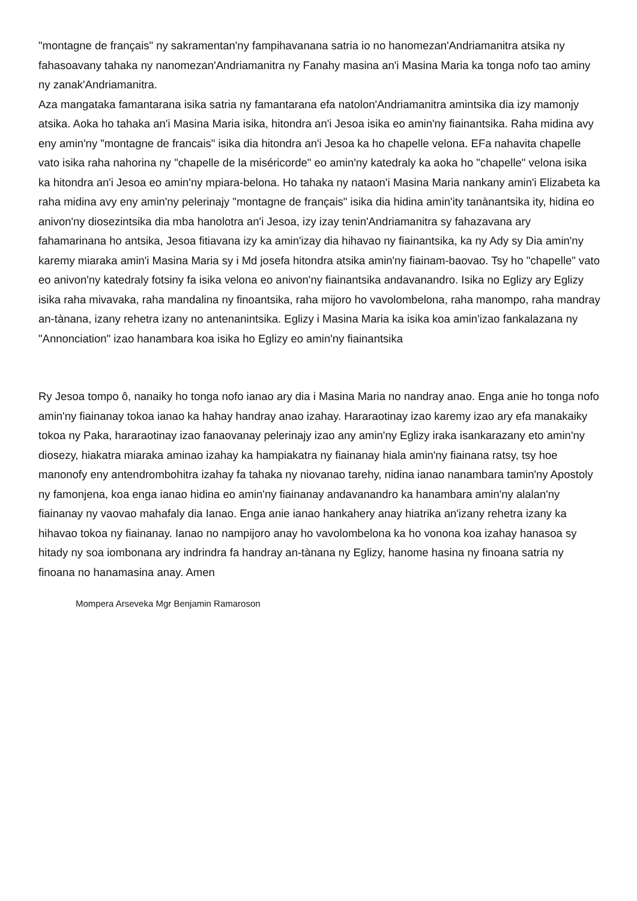"montagne de français" ny sakramentan'ny fampihavanana satria io no hanomezan'Andriamanitra atsika ny fahasoavany tahaka ny nanomezan'Andriamanitra ny Fanahy masina an'i Masina Maria ka tonga nofo tao aminy ny zanak'Andriamanitra.
Aza mangataka famantarana isika satria ny famantarana efa natolon'Andriamanitra amintsika dia izy mamonjy atsika. Aoka ho tahaka an'i Masina Maria isika, hitondra an'i Jesoa isika eo amin'ny fiainantsika. Raha midina avy eny amin'ny "montagne de francais" isika dia hitondra an'i Jesoa ka ho chapelle velona. EFa nahavita chapelle vato isika raha nahorina ny "chapelle de la miséricorde" eo amin'ny katedraly ka aoka ho "chapelle" velona isika ka hitondra an'i Jesoa eo amin'ny mpiara-belona. Ho tahaka ny nataon'i Masina Maria nankany amin'i Elizabeta ka raha midina avy eny amin'ny pelerinajy "montagne de français" isika dia hidina amin'ity tanànantsika ity, hidina eo anivon'ny diosezintsika dia mba hanolotra an'i Jesoa, izy izay tenin'Andriamanitra sy fahazavana ary fahamarinana ho antsika, Jesoa fitiavana izy ka amin'izay dia hihavao ny fiainantsika, ka ny Ady sy Dia amin'ny karemy miaraka amin'i Masina Maria sy i Md josefa hitondra atsika amin'ny fiainam-baovao. Tsy ho "chapelle" vato eo anivon'ny katedraly fotsiny fa isika velona eo anivon'ny fiainantsika andavanandro. Isika no Eglizy ary Eglizy isika raha mivavaka, raha mandalina ny finoantsika, raha mijoro ho vavolombelona, raha manompo, raha mandray an-tànana, izany rehetra izany no antenanintsika. Eglizy i Masina Maria ka isika koa amin'izao fankalazana ny "Annonciation" izao hanambara koa isika ho Eglizy eo amin'ny fiainantsika
Ry Jesoa tompo ô, nanaiky ho tonga nofo ianao ary dia i Masina Maria no nandray anao. Enga anie ho tonga nofo amin'ny fiainanay tokoa ianao ka hahay handray anao izahay. Hararaotinay izao karemy izao ary efa manakaiky tokoa ny Paka, hararaotinay izao fanaovanay pelerinajy izao any amin'ny Eglizy iraka isankarazany eto amin'ny diosezy, hiakatra miaraka aminao izahay ka hampiakatra ny fiainanay hiala amin'ny fiainana ratsy, tsy hoe manonofy eny antendrombohitra izahay fa tahaka ny niovanao tarehy, nidina ianao nanambara tamin'ny Apostoly ny famonjena, koa enga ianao hidina eo amin'ny fiainanay andavanandro ka hanambara amin'ny alalan'ny fiainanay ny vaovao mahafaly dia Ianao. Enga anie ianao hankahery anay hiatrika an'izany rehetra izany ka hihavao tokoa ny fiainanay. Ianao no nampijoro anay ho vavolombelona ka ho vonona koa izahay hanasoa sy hitady ny soa iombonana ary indrindra fa handray an-tànana ny Eglizy, hanome hasina ny finoana satria ny finoana no hanamasina anay. Amen
Mompera Arseveka Mgr Benjamin Ramaroson